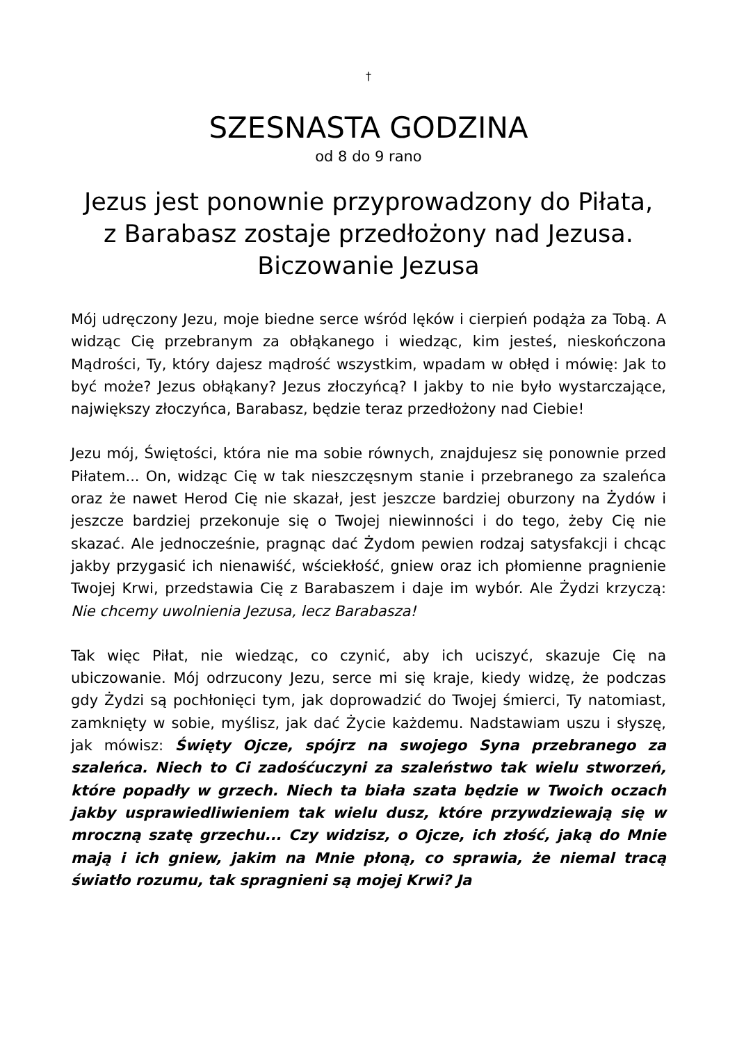†
SZESNASTA GODZINA
od 8 do 9 rano
Jezus jest ponownie przyprowadzony do Piłata,
z Barabasz zostaje przedłożony nad Jezusa.
Biczowanie Jezusa
Mój udręczony Jezu, moje biedne serce wśród lęków i cierpień podąża za Tobą. A widząc Cię przebranym za obłąkanego i wiedząc, kim jesteś, nieskończona Mądrości, Ty, który dajesz mądrość wszystkim, wpadam w obłęd i mówię: Jak to być może? Jezus obłąkany? Jezus złoczyńcą? I jakby to nie było wystarczające, największy złoczyńca, Barabasz, będzie teraz przedłożony nad Ciebie!
Jezu mój, Świętości, która nie ma sobie równych, znajdujesz się ponownie przed Piłatem... On, widząc Cię w tak nieszczęsnym stanie i przebranego za szaleńca oraz że nawet Herod Cię nie skazał, jest jeszcze bardziej oburzony na Żydów i jeszcze bardziej przekonuje się o Twojej niewinności i do tego, żeby Cię nie skazać. Ale jednocześnie, pragnąc dać Żydom pewien rodzaj satysfakcji i chcąc jakby przygasić ich nienawiść, wściekłość, gniew oraz ich płomienne pragnienie Twojej Krwi, przedstawia Cię z Barabaszem i daje im wybór. Ale Żydzi krzyczą: Nie chcemy uwolnienia Jezusa, lecz Barabasza!
Tak więc Piłat, nie wiedząc, co czynić, aby ich uciszyć, skazuje Cię na ubiczowanie. Mój odrzucony Jezu, serce mi się kraje, kiedy widzę, że podczas gdy Żydzi są pochłonięci tym, jak doprowadzić do Twojej śmierci, Ty natomiast, zamknięty w sobie, myślisz, jak dać Życie każdemu. Nadstawiam uszu i słyszę, jak mówisz: Święty Ojcze, spójrz na swojego Syna przebranego za szaleńca. Niech to Ci zadośćuczyni za szaleństwo tak wielu stworzeń, które popadły w grzech. Niech ta biała szata będzie w Twoich oczach jakby usprawiedliwieniem tak wielu dusz, które przywdziewają się w mroczną szatę grzechu... Czy widzisz, o Ojcze, ich złość, jaką do Mnie mają i ich gniew, jakim na Mnie płoną, co sprawia, że niemal tracą światło rozumu, tak spragnieni są mojej Krwi? Ja